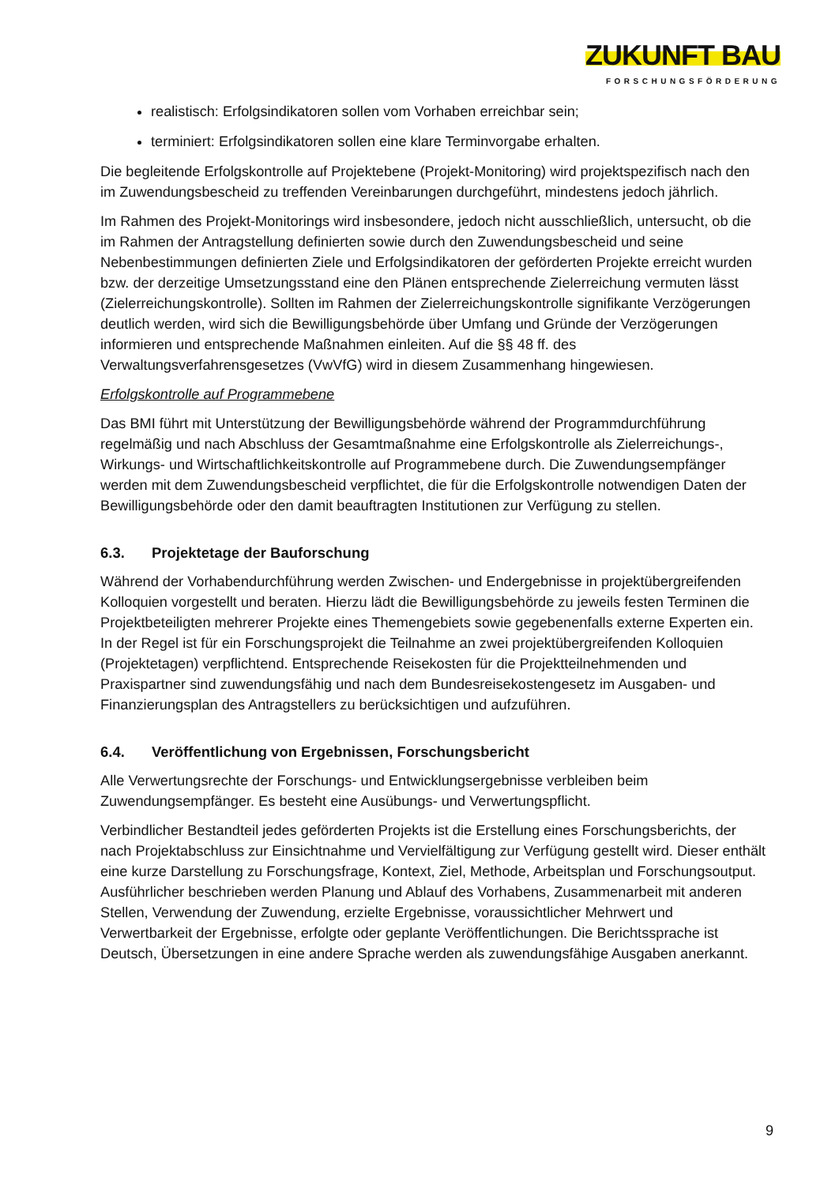ZUKUNFT BAU
FORSCHUNGSFÖRDERUNG
realistisch: Erfolgsindikatoren sollen vom Vorhaben erreichbar sein;
terminiert: Erfolgsindikatoren sollen eine klare Terminvorgabe erhalten.
Die begleitende Erfolgskontrolle auf Projektebene (Projekt-Monitoring) wird projektspezifisch nach den im Zuwendungsbescheid zu treffenden Vereinbarungen durchgeführt, mindestens jedoch jährlich.
Im Rahmen des Projekt-Monitorings wird insbesondere, jedoch nicht ausschließlich, untersucht, ob die im Rahmen der Antragstellung definierten sowie durch den Zuwendungsbescheid und seine Nebenbestimmungen definierten Ziele und Erfolgsindikatoren der geförderten Projekte erreicht wurden bzw. der derzeitige Umsetzungsstand eine den Plänen entsprechende Zielerreichung vermuten lässt (Zielerreichungskontrolle). Sollten im Rahmen der Zielerreichungskontrolle signifikante Verzögerungen deutlich werden, wird sich die Bewilligungsbehörde über Umfang und Gründe der Verzögerungen informieren und entsprechende Maßnahmen einleiten. Auf die §§ 48 ff. des Verwaltungsverfahrensgesetzes (VwVfG) wird in diesem Zusammenhang hingewiesen.
Erfolgskontrolle auf Programmebene
Das BMI führt mit Unterstützung der Bewilligungsbehörde während der Programmdurchführung regelmäßig und nach Abschluss der Gesamtmaßnahme eine Erfolgskontrolle als Zielerreichungs-, Wirkungs- und Wirtschaftlichkeitskontrolle auf Programmebene durch. Die Zuwendungsempfänger werden mit dem Zuwendungsbescheid verpflichtet, die für die Erfolgskontrolle notwendigen Daten der Bewilligungsbehörde oder den damit beauftragten Institutionen zur Verfügung zu stellen.
6.3. Projektetage der Bauforschung
Während der Vorhabendurchführung werden Zwischen- und Endergebnisse in projektübergreifenden Kolloquien vorgestellt und beraten. Hierzu lädt die Bewilligungsbehörde zu jeweils festen Terminen die Projektbeteiligten mehrerer Projekte eines Themengebiets sowie gegebenenfalls externe Experten ein. In der Regel ist für ein Forschungsprojekt die Teilnahme an zwei projektübergreifenden Kolloquien (Projektetagen) verpflichtend. Entsprechende Reisekosten für die Projektteilnehmenden und Praxispartner sind zuwendungsfähig und nach dem Bundesreisekostengesetz im Ausgaben- und Finanzierungsplan des Antragstellers zu berücksichtigen und aufzuführen.
6.4. Veröffentlichung von Ergebnissen, Forschungsbericht
Alle Verwertungsrechte der Forschungs- und Entwicklungsergebnisse verbleiben beim Zuwendungsempfänger. Es besteht eine Ausübungs- und Verwertungspflicht.
Verbindlicher Bestandteil jedes geförderten Projekts ist die Erstellung eines Forschungsberichts, der nach Projektabschluss zur Einsichtnahme und Vervielfältigung zur Verfügung gestellt wird. Dieser enthält eine kurze Darstellung zu Forschungsfrage, Kontext, Ziel, Methode, Arbeitsplan und Forschungsoutput. Ausführlicher beschrieben werden Planung und Ablauf des Vorhabens, Zusammenarbeit mit anderen Stellen, Verwendung der Zuwendung, erzielte Ergebnisse, voraussichtlicher Mehrwert und Verwertbarkeit der Ergebnisse, erfolgte oder geplante Veröffentlichungen. Die Berichtssprache ist Deutsch, Übersetzungen in eine andere Sprache werden als zuwendungsfähige Ausgaben anerkannt.
9